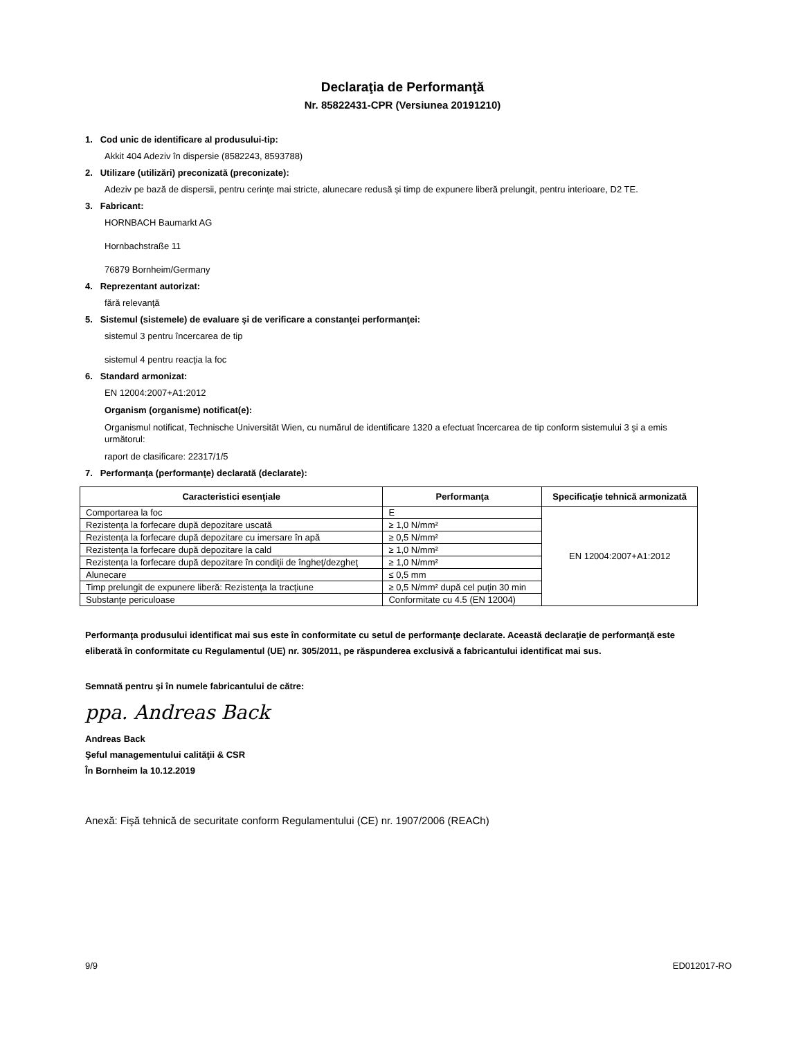Declaraţia de Performanţă
Nr. 85822431-CPR (Versiunea 20191210)
1. Cod unic de identificare al produsului-tip:
Akkit 404 Adeziv în dispersie (8582243, 8593788)
2. Utilizare (utilizări) preconizată (preconizate):
Adeziv pe bază de dispersii, pentru cerinţe mai stricte, alunecare redusă şi timp de expunere liberă prelungit, pentru interioare, D2 TE.
3. Fabricant:
HORNBACH Baumarkt AG
Hornbachstraße 11
76879 Bornheim/Germany
4. Reprezentant autorizat:
fără relevanţă
5. Sistemul (sistemele) de evaluare şi de verificare a constanţei performanţei:
sistemul 3 pentru încercarea de tip
sistemul 4 pentru reacţia la foc
6. Standard armonizat:
EN 12004:2007+A1:2012
Organism (organisme) notificat(e):
Organismul notificat, Technische Universität Wien, cu numărul de identificare 1320 a efectuat încercarea de tip conform sistemului 3 şi a emis următorul:
raport de clasificare: 22317/1/5
7. Performanţa (performanţe) declarată (declarate):
| Caracteristici esenţiale | Performanţa | Specificaţie tehnică armonizată |
| --- | --- | --- |
| Comportarea la foc | E | EN 12004:2007+A1:2012 |
| Rezistenţa la forfecare după depozitare uscată | ≥ 1,0 N/mm² | |
| Rezistenţa la forfecare după depozitare cu imersare în apă | ≥ 0,5 N/mm² | |
| Rezistenţa la forfecare după depozitare la cald | ≥ 1,0 N/mm² | |
| Rezistenţa la forfecare după depozitare în condiţii de îngheţ/dezgheţ | ≥ 1,0 N/mm² | |
| Alunecare | ≤ 0,5 mm | |
| Timp prelungit de expunere liberă: Rezistenţa la tracţiune | ≥ 0,5 N/mm² după cel puţin 30 min | |
| Substanţe periculoase | Conformitate cu 4.5 (EN 12004) | |
Performanţa produsului identificat mai sus este în conformitate cu setul de performanţe declarate. Această declaraţie de performanţă este eliberată în conformitate cu Regulamentul (UE) nr. 305/2011, pe răspunderea exclusivă a fabricantului identificat mai sus.
Semnată pentru şi în numele fabricantului de către:
ppa. Andreas Back
Andreas Back
Şeful managementului calităţii & CSR
În Bornheim la 10.12.2019
Anexă: Fişă tehnică de securitate conform Regulamentului (CE) nr. 1907/2006 (REACh)
9/9 ED012017-RO